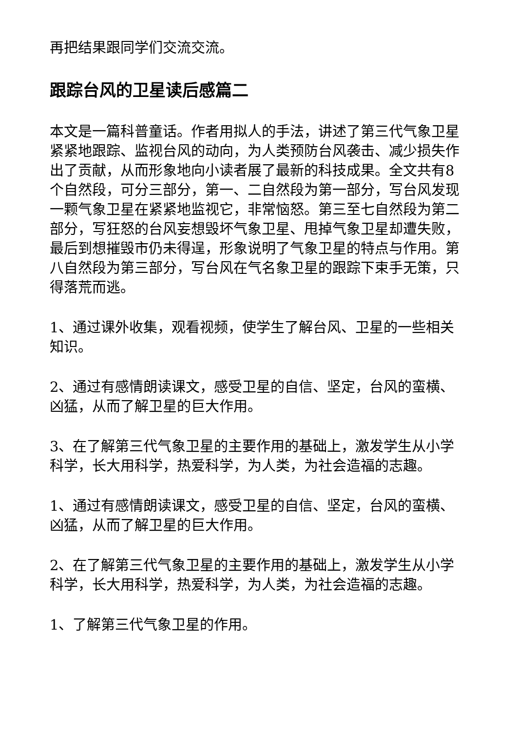再把结果跟同学们交流交流。
跟踪台风的卫星读后感篇二
本文是一篇科普童话。作者用拟人的手法，讲述了第三代气象卫星紧紧地跟踪、监视台风的动向，为人类预防台风袭击、减少损失作出了贡献，从而形象地向小读者展了最新的科技成果。全文共有8个自然段，可分三部分，第一、二自然段为第一部分，写台风发现一颗气象卫星在紧紧地监视它，非常恼怒。第三至七自然段为第二部分，写狂怒的台风妄想毁坏气象卫星、甩掉气象卫星却遭失败，最后到想摧毁市仍未得逞，形象说明了气象卫星的特点与作用。第八自然段为第三部分，写台风在气名象卫星的跟踪下束手无策，只得落荒而逃。
1、通过课外收集，观看视频，使学生了解台风、卫星的一些相关知识。
2、通过有感情朗读课文，感受卫星的自信、坚定，台风的蛮横、凶猛，从而了解卫星的巨大作用。
3、在了解第三代气象卫星的主要作用的基础上，激发学生从小学科学，长大用科学，热爱科学，为人类，为社会造福的志趣。
1、通过有感情朗读课文，感受卫星的自信、坚定，台风的蛮横、凶猛，从而了解卫星的巨大作用。
2、在了解第三代气象卫星的主要作用的基础上，激发学生从小学科学，长大用科学，热爱科学，为人类，为社会造福的志趣。
1、了解第三代气象卫星的作用。